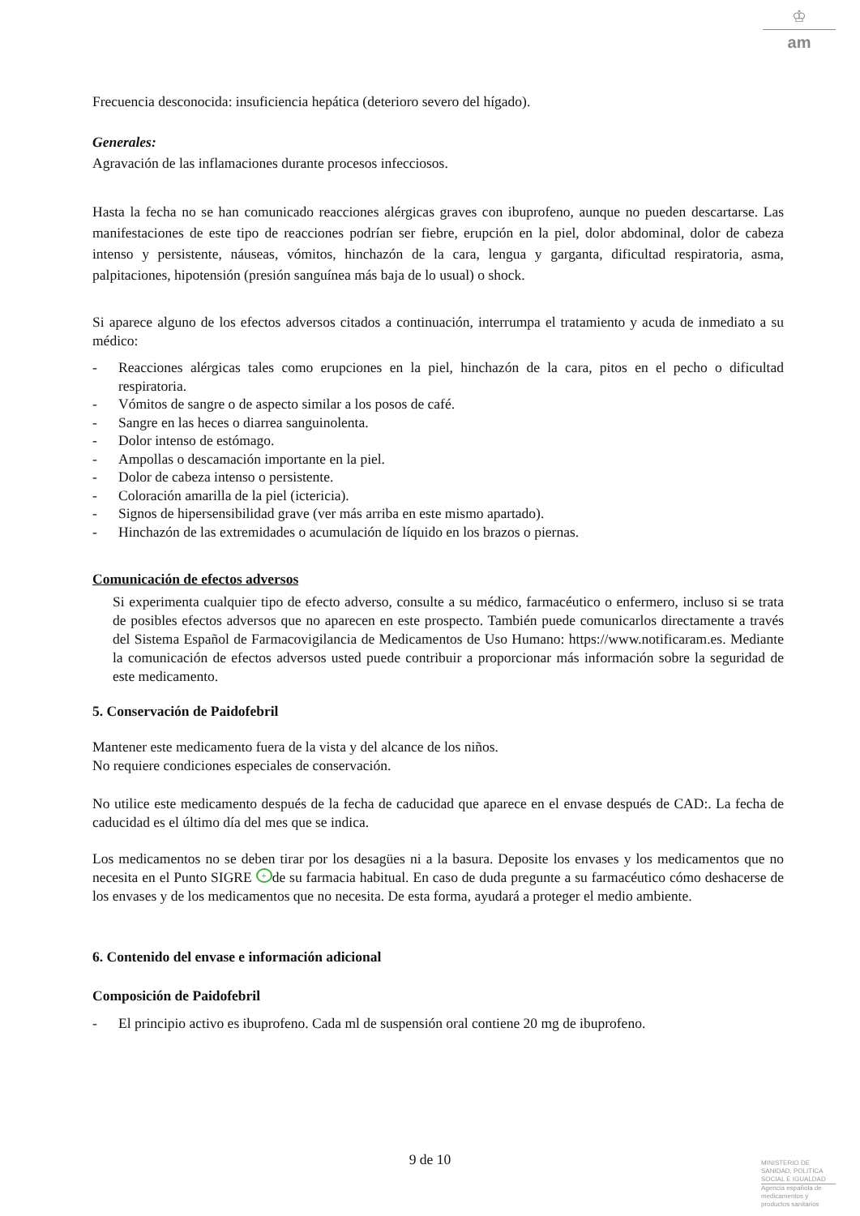♔
am
Frecuencia desconocida: insuficiencia hepática (deterioro severo del hígado).
Generales:
Agravación de las inflamaciones durante procesos infecciosos.
Hasta la fecha no se han comunicado reacciones alérgicas graves con ibuprofeno, aunque no pueden descartarse. Las manifestaciones de este tipo de reacciones podrían ser fiebre, erupción en la piel, dolor abdominal, dolor de cabeza intenso y persistente, náuseas, vómitos, hinchazón de la cara, lengua y garganta, dificultad respiratoria, asma, palpitaciones, hipotensión (presión sanguínea más baja de lo usual) o shock.
Si aparece alguno de los efectos adversos citados a continuación, interrumpa el tratamiento y acuda de inmediato a su médico:
- Reacciones alérgicas tales como erupciones en la piel, hinchazón de la cara, pitos en el pecho o dificultad respiratoria.
- Vómitos de sangre o de aspecto similar a los posos de café.
- Sangre en las heces o diarrea sanguinolenta.
- Dolor intenso de estómago.
- Ampollas o descamación importante en la piel.
- Dolor de cabeza intenso o persistente.
- Coloración amarilla de la piel (ictericia).
- Signos de hipersensibilidad grave (ver más arriba en este mismo apartado).
- Hinchazón de las extremidades o acumulación de líquido en los brazos o piernas.
Comunicación de efectos adversos
Si experimenta cualquier tipo de efecto adverso, consulte a su médico, farmacéutico o enfermero, incluso si se trata de posibles efectos adversos que no aparecen en este prospecto. También puede comunicarlos directamente a través del Sistema Español de Farmacovigilancia de Medicamentos de Uso Humano: https://www.notificaram.es. Mediante la comunicación de efectos adversos usted puede contribuir a proporcionar más información sobre la seguridad de este medicamento.
5. Conservación de Paidofebril
Mantener este medicamento fuera de la vista y del alcance de los niños.
No requiere condiciones especiales de conservación.
No utilice este medicamento después de la fecha de caducidad que aparece en el envase después de CAD:. La fecha de caducidad es el último día del mes que se indica.
Los medicamentos no se deben tirar por los desagües ni a la basura. Deposite los envases y los medicamentos que no necesita en el Punto SIGRE + de su farmacia habitual. En caso de duda pregunte a su farmacéutico cómo deshacerse de los envases y de los medicamentos que no necesita. De esta forma, ayudará a proteger el medio ambiente.
6. Contenido del envase e información adicional
Composición de Paidofebril
- El principio activo es ibuprofeno. Cada ml de suspensión oral contiene 20 mg de ibuprofeno.
9 de 10
MINISTERIO DE
SANIDAD, POLITICA
SOCIAL E IGUALDAD
Agencia española de
medicamentos y
productos sanitarios